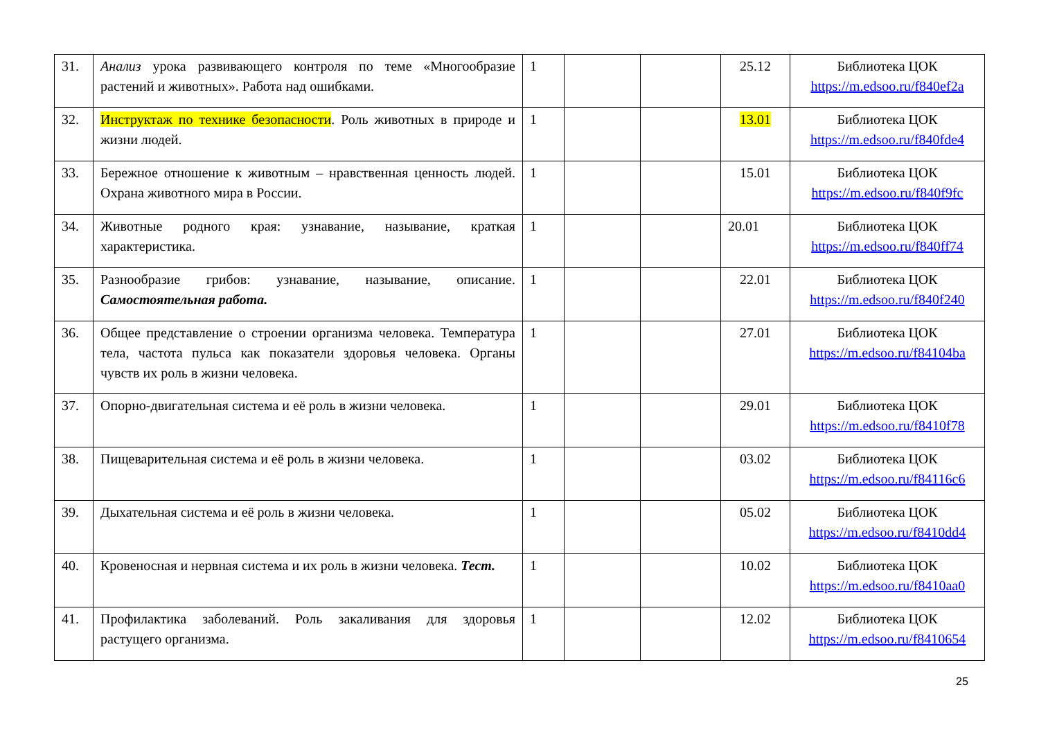| 31. | Анализ урока развивающего контроля по теме «Многообразие растений и животных». Работа над ошибками. | 1 | | | 25.12 | Библиотека ЦОК https://m.edsoo.ru/f840ef2a |
| 32. | Инструктаж по технике безопасности . Роль животных в природе и жизни людей. | 1 | | | 13.01 | Библиотека ЦОК https://m.edsoo.ru/f840fde4 |
| 33. | Бережное отношение к животным – нравственная ценность людей. Охрана животного мира в России. | 1 | | | 15.01 | Библиотека ЦОК https://m.edsoo.ru/f840f9fc |
| 34. | Животные родного края: узнавание, называние, краткая характеристика. | 1 | | | 20.01 | Библиотека ЦОК https://m.edsoo.ru/f840ff74 |
| 35. | Разнообразие грибов: узнавание, называние, описание. Самостоятельная работа. | 1 | | | 22.01 | Библиотека ЦОК https://m.edsoo.ru/f840f240 |
| 36. | Общее представление о строении организма человека. Температура тела, частота пульса как показатели здоровья человека. Органы чувств их роль в жизни человека. | 1 | | | 27.01 | Библиотека ЦОК https://m.edsoo.ru/f84104ba |
| 37. | Опорно-двигательная система и её роль в жизни человека. | 1 | | | 29.01 | Библиотека ЦОК https://m.edsoo.ru/f8410f78 |
| 38. | Пищеварительная система и её роль в жизни человека. | 1 | | | 03.02 | Библиотека ЦОК https://m.edsoo.ru/f84116c6 |
| 39. | Дыхательная система и её роль в жизни человека. | 1 | | | 05.02 | Библиотека ЦОК https://m.edsoo.ru/f8410dd4 |
| 40. | Кровеносная и нервная система и их роль в жизни человека. Тест. | 1 | | | 10.02 | Библиотека ЦОК https://m.edsoo.ru/f8410aa0 |
| 41. | Профилактика заболеваний. Роль закаливания для здоровья растущего организма. | 1 | | | 12.02 | Библиотека ЦОК https://m.edsoo.ru/f8410654 |
25